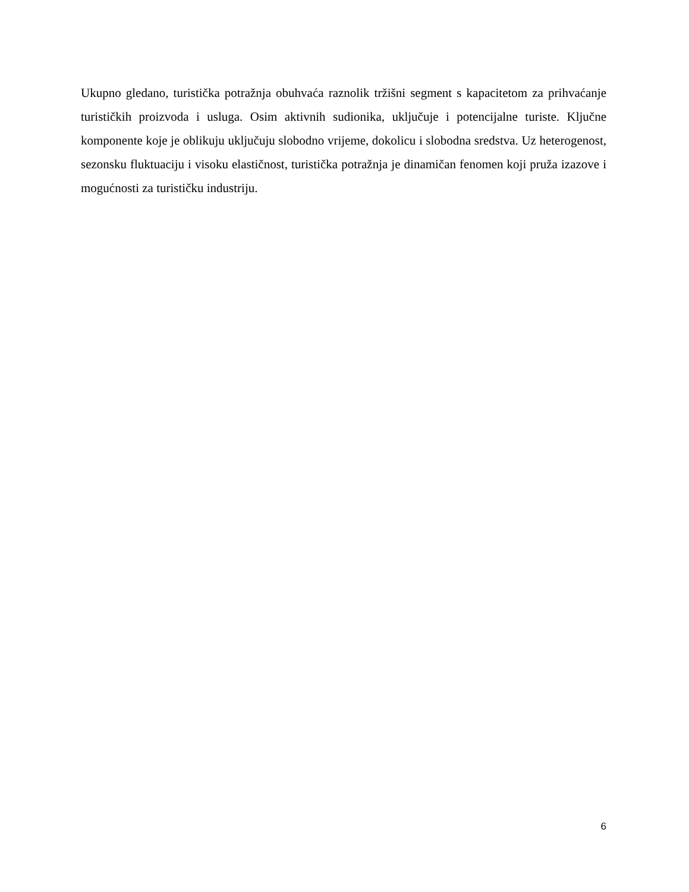Ukupno gledano, turistička potražnja obuhvaća raznolik tržišni segment s kapacitetom za prihvaćanje turističkih proizvoda i usluga. Osim aktivnih sudionika, uključuje i potencijalne turiste. Ključne komponente koje je oblikuju uključuju slobodno vrijeme, dokolicu i slobodna sredstva. Uz heterogenost, sezonsku fluktuaciju i visoku elastičnost, turistička potražnja je dinamičan fenomen koji pruža izazove i mogućnosti za turističku industriju.
6